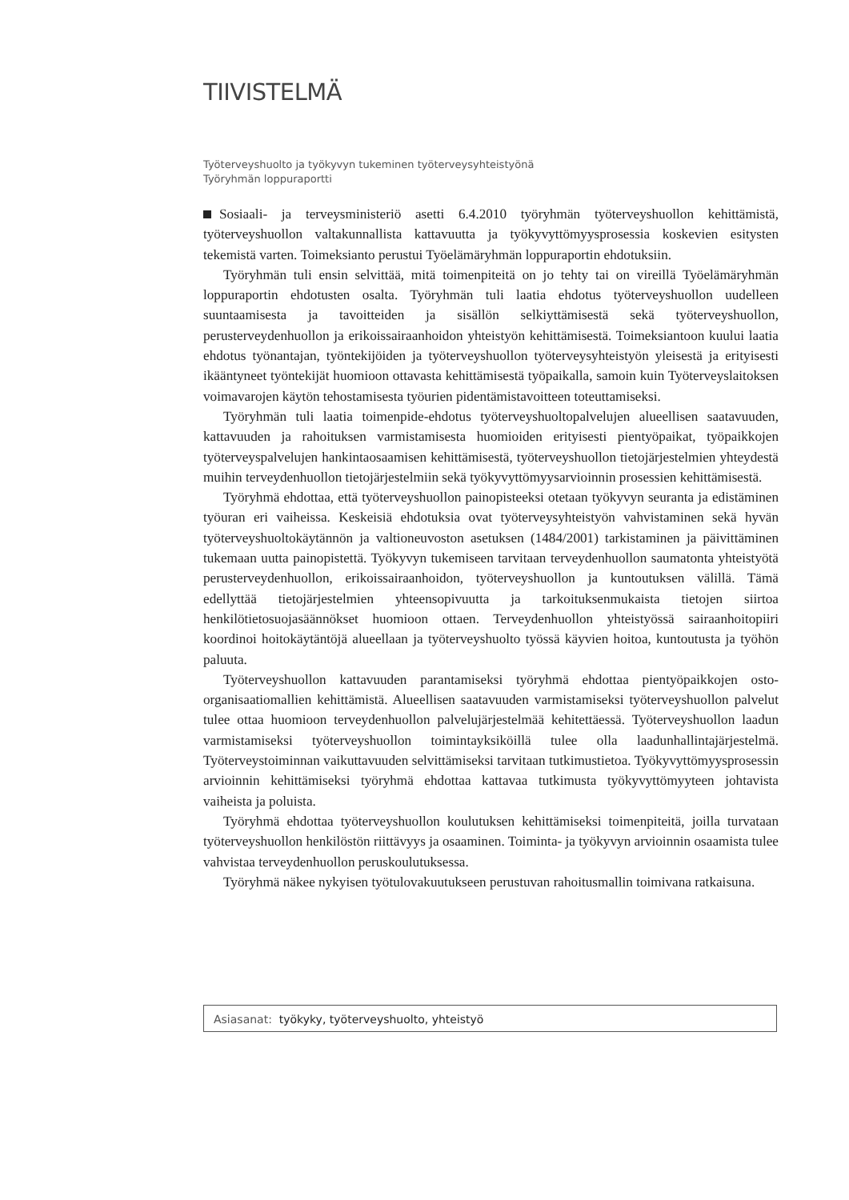TIIVISTELMÄ
Työterveyshuolto ja työkyvyn tukeminen työterveysyhteistyönä
Työryhmän loppuraportti
Sosiaali- ja terveysministeriö asetti 6.4.2010 työryhmän työterveyshuollon kehittämistä, työterveyshuollon valtakunnallista kattavuutta ja työkyvyttömyysprosessia koskevien esitysten tekemistä varten. Toimeksianto perustui Työelämäryhmän loppuraportin ehdotuksiin.
Työryhmän tuli ensin selvittää, mitä toimenpiteitä on jo tehty tai on vireillä Työelämäryhmän loppuraportin ehdotusten osalta. Työryhmän tuli laatia ehdotus työterveyshuollon uudelleen suuntaamisesta ja tavoitteiden ja sisällön selkiyttämisestä sekä työterveyshuollon, perusterveydenhuollon ja erikoissairaanhoidon yhteistyön kehittämisestä. Toimeksiantoon kuului laatia ehdotus työnantajan, työntekijöiden ja työterveyshuollon työterveysyhteistyön yleisestä ja erityisesti ikääntyneet työntekijät huomioon ottavasta kehittämisestä työpaikalla, samoin kuin Työterveyslaitoksen voimavarojen käytön tehostamisesta työurien pidentämistavoitteen toteuttamiseksi.
Työryhmän tuli laatia toimenpide-ehdotus työterveyshuoltopalvelujen alueellisen saatavuuden, kattavuuden ja rahoituksen varmistamisesta huomioiden erityisesti pientyöpaikat, työpaikkojen työterveyspalvelujen hankintaosaamisen kehittämisestä, työterveyshuollon tietojärjestelmien yhteydestä muihin terveydenhuollon tietojärjestelmiin sekä työkyvyttömyysarvioinnin prosessien kehittämisestä.
Työryhmä ehdottaa, että työterveyshuollon painopisteeksi otetaan työkyvyn seuranta ja edistäminen työuran eri vaiheissa. Keskeisiä ehdotuksia ovat työterveysyhteistyön vahvistaminen sekä hyvän työterveyshuoltokäytännön ja valtioneuvoston asetuksen (1484/2001) tarkistaminen ja päivittäminen tukemaan uutta painopistettä. Työkyvyn tukemiseen tarvitaan terveydenhuollon saumatonta yhteistyötä perusterveydenhuollon, erikoissairaanhoidon, työterveyshuollon ja kuntoutuksen välillä. Tämä edellyttää tietojärjestelmien yhteensopivuutta ja tarkoituksenmukaista tietojen siirtoa henkilötietosuojasäännökset huomioon ottaen. Terveydenhuollon yhteistyössä sairaanhoitopiiri koordinoi hoitokäytäntöjä alueellaan ja työterveyshuolto työssä käyvien hoitoa, kuntoutusta ja työhön paluuta.
Työterveyshuollon kattavuuden parantamiseksi työryhmä ehdottaa pientyöpaikkojen osto-organisaatiomallien kehittämistä. Alueellisen saatavuuden varmistamiseksi työterveyshuollon palvelut tulee ottaa huomioon terveydenhuollon palvelujärjestelmää kehitettäessä. Työterveyshuollon laadun varmistamiseksi työterveyshuollon toimintayksiköillä tulee olla laadunhallintajärjestelmä. Työterveystoiminnan vaikuttavuuden selvittämiseksi tarvitaan tutkimustietoa. Työkyvyttömyysprosessin arvioinnin kehittämiseksi työryhmä ehdottaa kattavaa tutkimusta työkyvyttömyyteen johtavista vaiheista ja poluista.
Työryhmä ehdottaa työterveyshuollon koulutuksen kehittämiseksi toimenpiteitä, joilla turvataan työterveyshuollon henkilöstön riittävyys ja osaaminen. Toiminta- ja työkyvyn arvioinnin osaamista tulee vahvistaa terveydenhuollon peruskoulutuksessa.
Työryhmä näkee nykyisen työtulovakuutukseen perustuvan rahoitusmallin toimivana ratkaisuna.
Asiasanat: työkyky, työterveyshuolto, yhteistyö